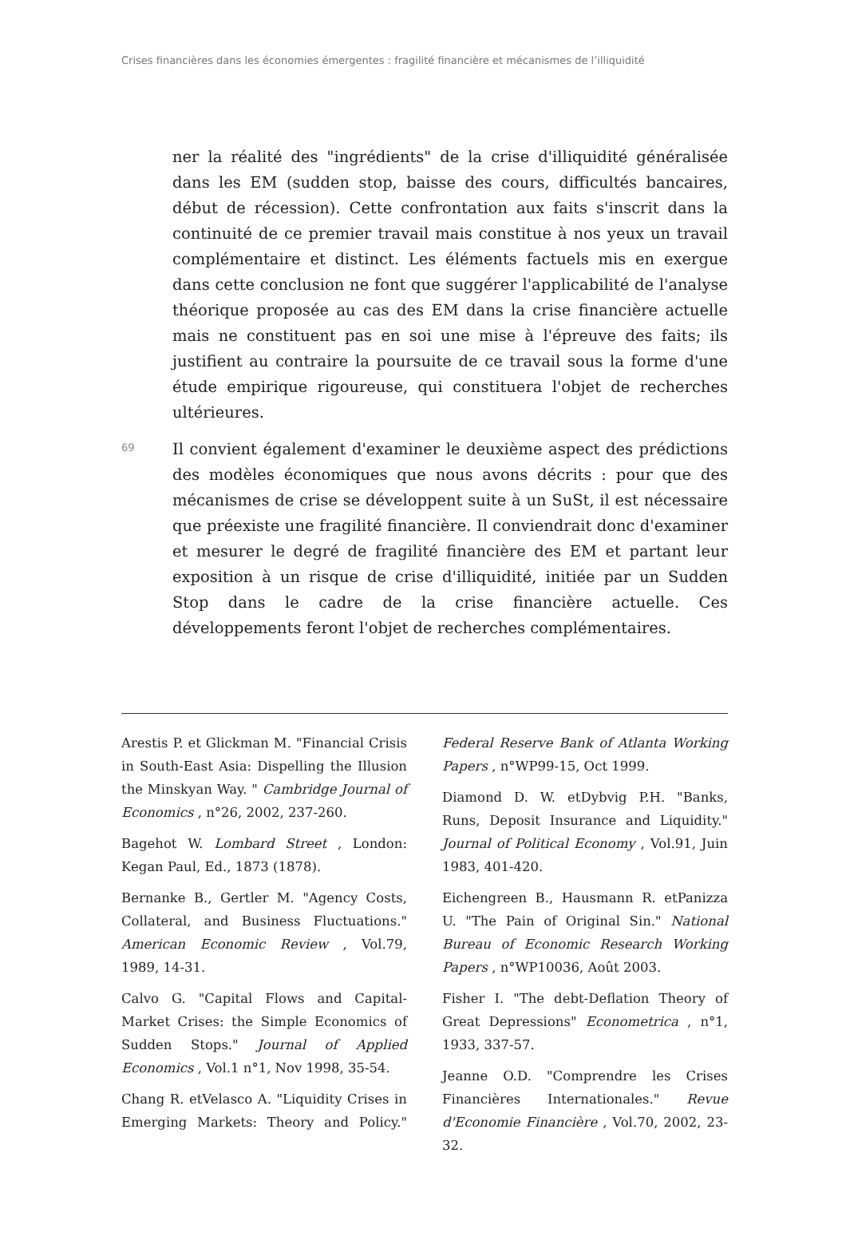Crises financières dans les économies émergentes : fragilité financière et mécanismes de l’illiquidité
ner la réalité des "ingrédients" de la crise d'illiquidité généralisée dans les EM (sudden stop, baisse des cours, difficultés bancaires, début de récession). Cette confrontation aux faits s'inscrit dans la continuité de ce premier travail mais constitue à nos yeux un travail complémentaire et distinct. Les éléments factuels mis en exergue dans cette conclusion ne font que suggérer l'applicabilité de l'analyse théorique proposée au cas des EM dans la crise financière actuelle mais ne constituent pas en soi une mise à l'épreuve des faits; ils justifient au contraire la poursuite de ce travail sous la forme d'une étude empirique rigoureuse, qui constituera l'objet de recherches ultérieures.
69
Il convient également d'examiner le deuxième aspect des prédictions des modèles économiques que nous avons décrits : pour que des mécanismes de crise se développent suite à un SuSt, il est nécessaire que préexiste une fragilité financière. Il conviendrait donc d'examiner et mesurer le degré de fragilité financière des EM et partant leur exposition à un risque de crise d'illiquidité, initiée par un Sudden Stop dans le cadre de la crise financière actuelle. Ces développements feront l'objet de recherches complémentaires.
Arestis P. et Glickman M. "Financial Crisis in South-East Asia: Dispelling the Illusion the Minskyan Way. " Cambridge Journal of Economics , n°26, 2002, 237-260.
Bagehot W. Lombard Street , London: Kegan Paul, Ed., 1873 (1878).
Bernanke B., Gertler M. "Agency Costs, Collateral, and Business Fluctuations." American Economic Review , Vol.79, 1989, 14-31.
Calvo G. "Capital Flows and Capital-Market Crises: the Simple Economics of Sudden Stops." Journal of Applied Economics , Vol.1 n°1, Nov 1998, 35-54.
Chang R. etVelasco A. "Liquidity Crises in Emerging Markets: Theory and Policy." Federal Reserve Bank of Atlanta Working Papers , n°WP99-15, Oct 1999.
Diamond D. W. etDybvig P.H. "Banks, Runs, Deposit Insurance and Liquidity." Journal of Political Economy , Vol.91, Juin 1983, 401-420.
Eichengreen B., Hausmann R. etPanizza U. "The Pain of Original Sin." National Bureau of Economic Research Working Papers , n°WP10036, Août 2003.
Fisher I. "The debt-Deflation Theory of Great Depressions" Econometrica , n°1, 1933, 337-57.
Jeanne O.D. "Comprendre les Crises Financières Internationales." Revue d'Economie Financière , Vol.70, 2002, 23-32.